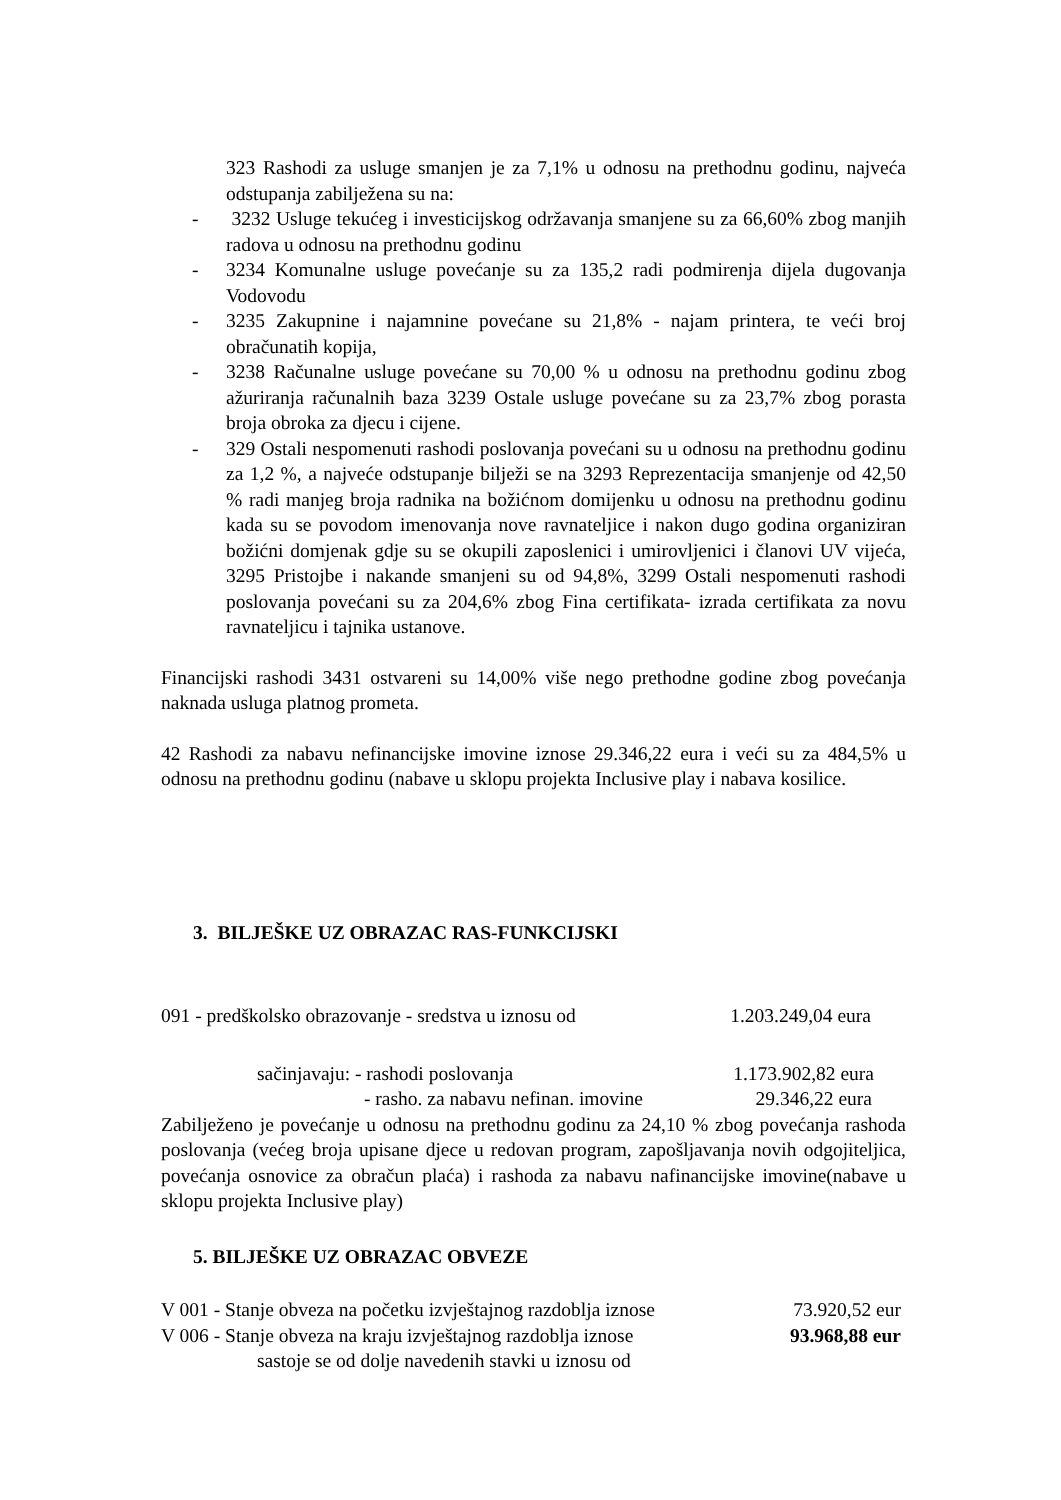323 Rashodi za usluge smanjen je za 7,1% u odnosu na prethodnu godinu, najveća odstupanja zabilježena su na:
- 3232 Usluge tekućeg i investicijskog održavanja smanjene su za 66,60% zbog manjih radova u odnosu na prethodnu godinu
- 3234 Komunalne usluge povećanje su za 135,2 radi podmirenja dijela dugovanja Vodovodu
- 3235 Zakupnine i najamnine povećane su 21,8% - najam printera, te veći broj obračunatih kopija,
- 3238 Računalne usluge povećane su 70,00 % u odnosu na prethodnu godinu zbog ažuriranja računalnih baza 3239 Ostale usluge povećane su za 23,7% zbog porasta broja obroka za djecu i cijene.
- 329 Ostali nespomenuti rashodi poslovanja povećani su u odnosu na prethodnu godinu za 1,2 %, a najveće odstupanje bilježi se na 3293 Reprezentacija smanjenje od 42,50 % radi manjeg broja radnika na božićnom domijenku u odnosu na prethodnu godinu kada su se povodom imenovanja nove ravnateljice i nakon dugo godina organiziran božićni domjenak gdje su se okupili zaposlenici i umirovljenici i članovi UV vijeća, 3295 Pristojbe i nakande smanjeni su od 94,8%, 3299 Ostali nespomenuti rashodi poslovanja povećani su za 204,6% zbog Fina certifikata- izrada certifikata za novu ravnateljicu i tajnika ustanove.
Financijski rashodi 3431 ostvareni su 14,00% više nego prethodne godine zbog povećanja naknada usluga platnog prometa.
42 Rashodi za nabavu nefinancijske imovine iznose 29.346,22 eura i veći su za 484,5% u odnosu na prethodnu godinu (nabave u sklopu projekta Inclusive play i nabava kosilice.
3. BILJEŠKE UZ OBRAZAC RAS-FUNKCIJSKI
091 - predškolsko obrazovanje - sredstva u iznosu od 1.203.249,04 eura
sačinjavaju: - rashodi poslovanja 1.173.902,82 eura
- rasho. za nabavu nefinan. imovine 29.346,22 eura
Zabilježeno je povećanje u odnosu na prethodnu godinu za 24,10 % zbog povećanja rashoda poslovanja (većeg broja upisane djece u redovan program, zapošljavanja novih odgojiteljica, povećanja osnovice za obračun plaća) i rashoda za nabavu nafinancijske imovine(nabave u sklopu projekta Inclusive play)
5. BILJEŠKE UZ OBRAZAC OBVEZE
V 001 - Stanje obveza na početku izvještajnog razdoblja iznose 73.920,52 eur
V 006 - Stanje obveza na kraju izvještajnog razdoblja iznose 93.968,88 eur
sastoje se od dolje navedenih stavki u iznosu od